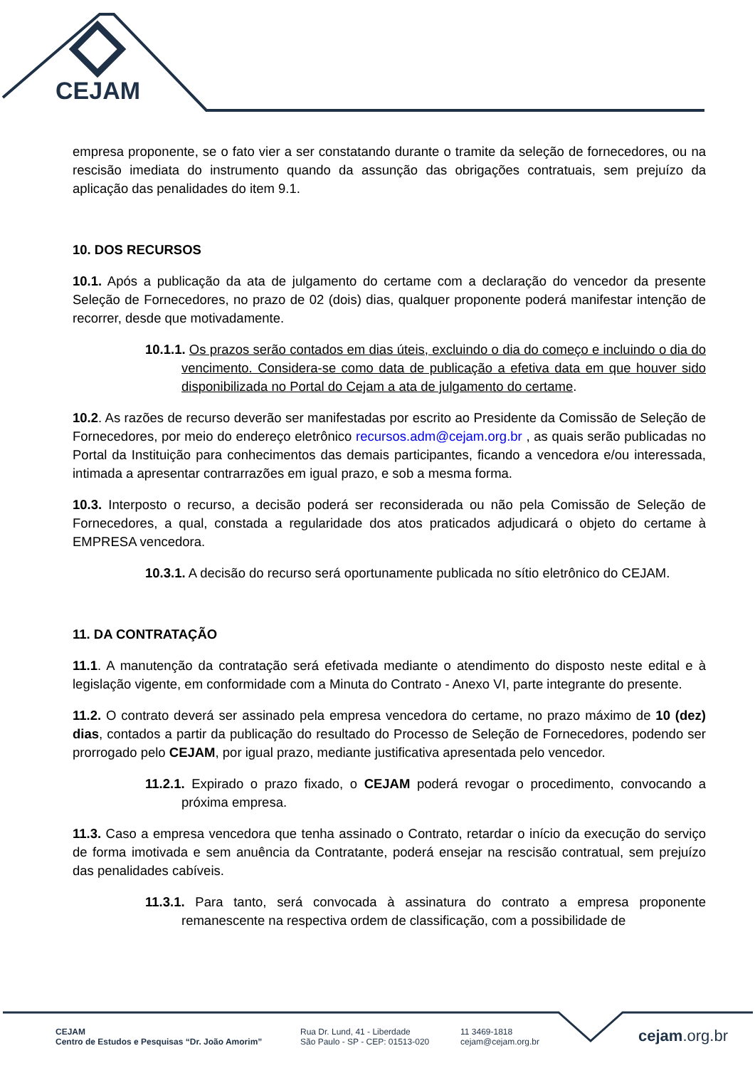CEJAM
empresa proponente, se o fato vier a ser constatando durante o tramite da seleção de fornecedores, ou na rescisão imediata do instrumento quando da assunção das obrigações contratuais, sem prejuízo da aplicação das penalidades do item 9.1.
10. DOS RECURSOS
10.1. Após a publicação da ata de julgamento do certame com a declaração do vencedor da presente Seleção de Fornecedores, no prazo de 02 (dois) dias, qualquer proponente poderá manifestar intenção de recorrer, desde que motivadamente.
10.1.1. Os prazos serão contados em dias úteis, excluindo o dia do começo e incluindo o dia do vencimento. Considera-se como data de publicação a efetiva data em que houver sido disponibilizada no Portal do Cejam a ata de julgamento do certame.
10.2. As razões de recurso deverão ser manifestadas por escrito ao Presidente da Comissão de Seleção de Fornecedores, por meio do endereço eletrônico recursos.adm@cejam.org.br , as quais serão publicadas no Portal da Instituição para conhecimentos das demais participantes, ficando a vencedora e/ou interessada, intimada a apresentar contrarrazões em igual prazo, e sob a mesma forma.
10.3. Interposto o recurso, a decisão poderá ser reconsiderada ou não pela Comissão de Seleção de Fornecedores, a qual, constada a regularidade dos atos praticados adjudicará o objeto do certame à EMPRESA vencedora.
10.3.1. A decisão do recurso será oportunamente publicada no sítio eletrônico do CEJAM.
11. DA CONTRATAÇÃO
11.1. A manutenção da contratação será efetivada mediante o atendimento do disposto neste edital e à legislação vigente, em conformidade com a Minuta do Contrato - Anexo VI, parte integrante do presente.
11.2. O contrato deverá ser assinado pela empresa vencedora do certame, no prazo máximo de 10 (dez) dias, contados a partir da publicação do resultado do Processo de Seleção de Fornecedores, podendo ser prorrogado pelo CEJAM, por igual prazo, mediante justificativa apresentada pelo vencedor.
11.2.1. Expirado o prazo fixado, o CEJAM poderá revogar o procedimento, convocando a próxima empresa.
11.3. Caso a empresa vencedora que tenha assinado o Contrato, retardar o início da execução do serviço de forma imotivada e sem anuência da Contratante, poderá ensejar na rescisão contratual, sem prejuízo das penalidades cabíveis.
11.3.1. Para tanto, será convocada à assinatura do contrato a empresa proponente remanescente na respectiva ordem de classificação, com a possibilidade de
CEJAM
Centro de Estudos e Pesquisas “Dr. João Amorim”
Rua Dr. Lund, 41 - Liberdade
São Paulo - SP - CEP: 01513-020
11 3469-1818
cejam@cejam.org.br
cejam.org.br